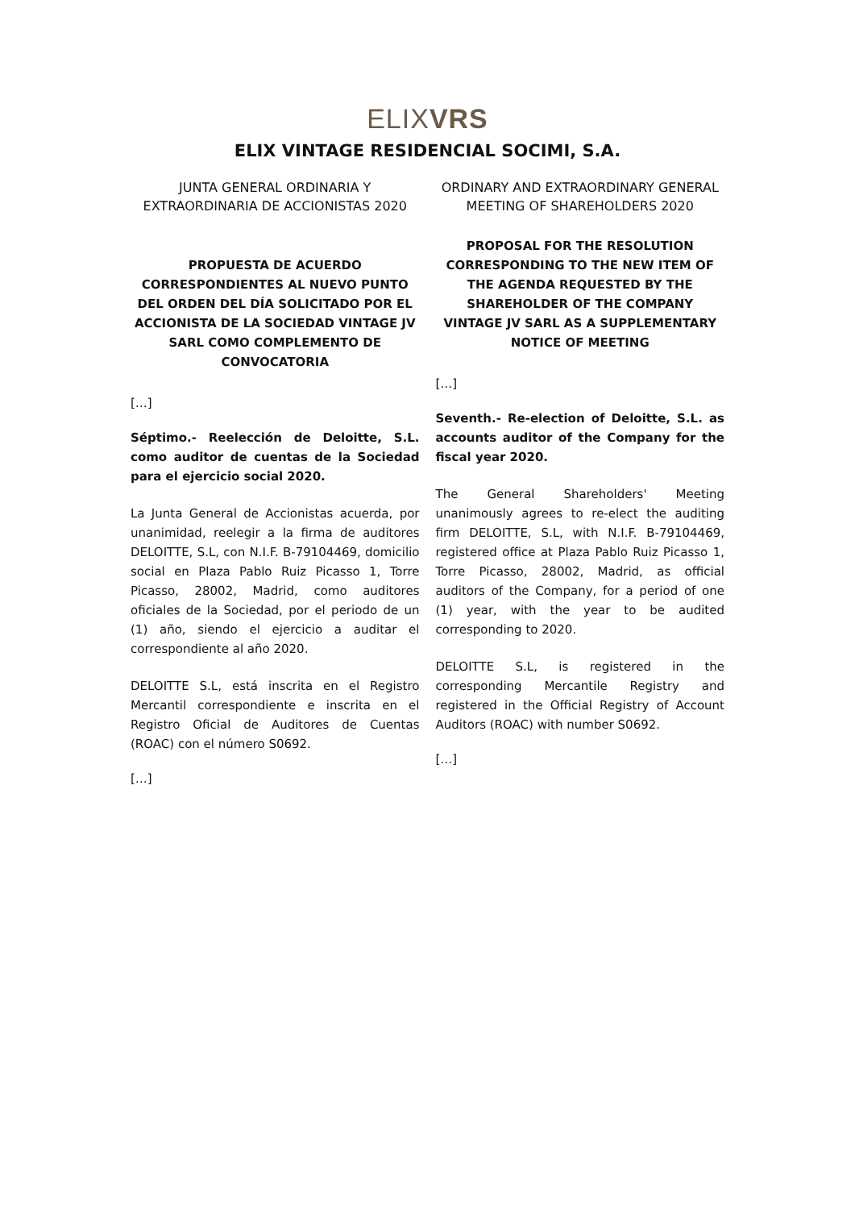ELIXVRS
ELIX VINTAGE RESIDENCIAL SOCIMI, S.A.
JUNTA GENERAL ORDINARIA Y EXTRAORDINARIA DE ACCIONISTAS 2020
PROPUESTA DE ACUERDO CORRESPONDIENTES AL NUEVO PUNTO DEL ORDEN DEL DÍA SOLICITADO POR EL ACCIONISTA DE LA SOCIEDAD VINTAGE JV SARL COMO COMPLEMENTO DE CONVOCATORIA
[…]
Séptimo.- Reelección de Deloitte, S.L. como auditor de cuentas de la Sociedad para el ejercicio social 2020.
La Junta General de Accionistas acuerda, por unanimidad, reelegir a la firma de auditores DELOITTE, S.L, con N.I.F. B-79104469, domicilio social en Plaza Pablo Ruiz Picasso 1, Torre Picasso, 28002, Madrid, como auditores oficiales de la Sociedad, por el periodo de un (1) año, siendo el ejercicio a auditar el correspondiente al año 2020.
DELOITTE S.L, está inscrita en el Registro Mercantil correspondiente e inscrita en el Registro Oficial de Auditores de Cuentas (ROAC) con el número S0692.
[…]
ORDINARY AND EXTRAORDINARY GENERAL MEETING OF SHAREHOLDERS 2020
PROPOSAL FOR THE RESOLUTION CORRESPONDING TO THE NEW ITEM OF THE AGENDA REQUESTED BY THE SHAREHOLDER OF THE COMPANY VINTAGE JV SARL AS A SUPPLEMENTARY NOTICE OF MEETING
[…]
Seventh.- Re-election of Deloitte, S.L. as accounts auditor of the Company for the fiscal year 2020.
The General Shareholders' Meeting unanimously agrees to re-elect the auditing firm DELOITTE, S.L, with N.I.F. B-79104469, registered office at Plaza Pablo Ruiz Picasso 1, Torre Picasso, 28002, Madrid, as official auditors of the Company, for a period of one (1) year, with the year to be audited corresponding to 2020.
DELOITTE S.L, is registered in the corresponding Mercantile Registry and registered in the Official Registry of Account Auditors (ROAC) with number S0692.
[…]